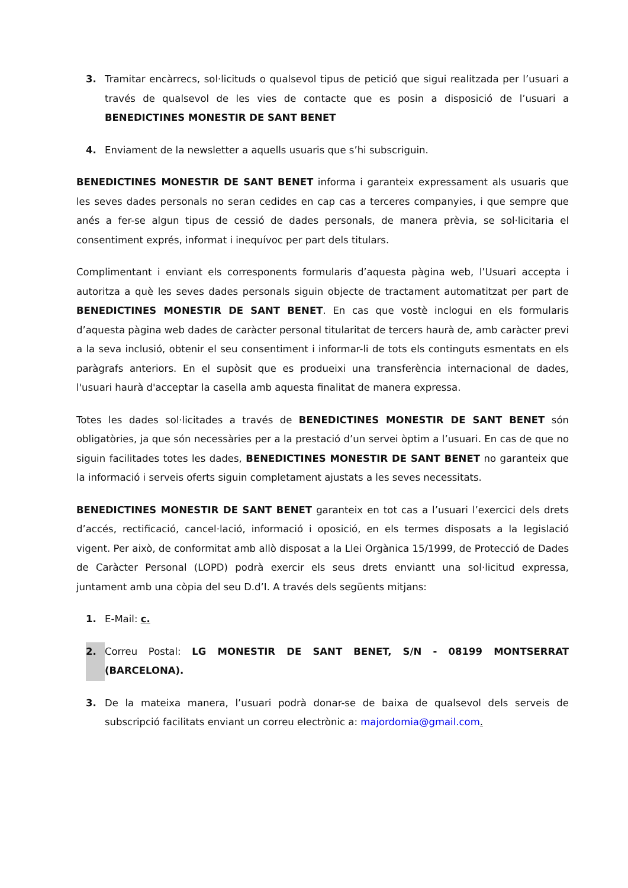3. Tramitar encàrrecs, sol·licituds o qualsevol tipus de petició que sigui realitzada per l’usuari a través de qualsevol de les vies de contacte que es posin a disposició de l’usuari a BENEDICTINES MONESTIR DE SANT BENET
4. Enviament de la newsletter a aquells usuaris que s’hi subscriguin.
BENEDICTINES MONESTIR DE SANT BENET informa i garanteix expressament als usuaris que les seves dades personals no seran cedides en cap cas a terceres companyies, i que sempre que anés a fer-se algun tipus de cessió de dades personals, de manera prèvia, se sol·licitaria el consentiment exprés, informat i inequívoc per part dels titulars.
Complimentant i enviant els corresponents formularis d’aquesta pàgina web, l’Usuari accepta i autoritza a què les seves dades personals siguin objecte de tractament automatitzat per part de BENEDICTINES MONESTIR DE SANT BENET. En cas que vostè inclogui en els formularis d’aquesta pàgina web dades de caràcter personal titularitat de tercers haurà de, amb caràcter previ a la seva inclusió, obtenir el seu consentiment i informar-li de tots els continguts esmentats en els paràgrafs anteriors. En el supòsit que es produeixi una transferència internacional de dades, l'usuari haurà d'acceptar la casella amb aquesta finalitat de manera expressa.
Totes les dades sol·licitades a través de BENEDICTINES MONESTIR DE SANT BENET són obligatòries, ja que són necessàries per a la prestació d’un servei òptim a l’usuari. En cas de que no siguin facilitades totes les dades, BENEDICTINES MONESTIR DE SANT BENET no garanteix que la informació i serveis oferts siguin completament ajustats a les seves necessitats.
BENEDICTINES MONESTIR DE SANT BENET garanteix en tot cas a l’usuari l’exercici dels drets d’accés, rectificació, cancel·lació, informació i oposició, en els termes disposats a la legislació vigent. Per això, de conformitat amb allò disposat a la Llei Orgànica 15/1999, de Protecció de Dades de Caràcter Personal (LOPD) podrà exercir els seus drets enviantt una sol·licitud expressa, juntament amb una còpia del seu D.d’I. A través dels següents mitjans:
1. E-Mail: c.
2. Correu Postal: LG MONESTIR DE SANT BENET, S/N - 08199 MONTSERRAT (BARCELONA).
3. De la mateixa manera, l’usuari podrà donar-se de baixa de qualsevol dels serveis de subscripció facilitats enviant un correu electrònic a: majordomia@gmail.com.